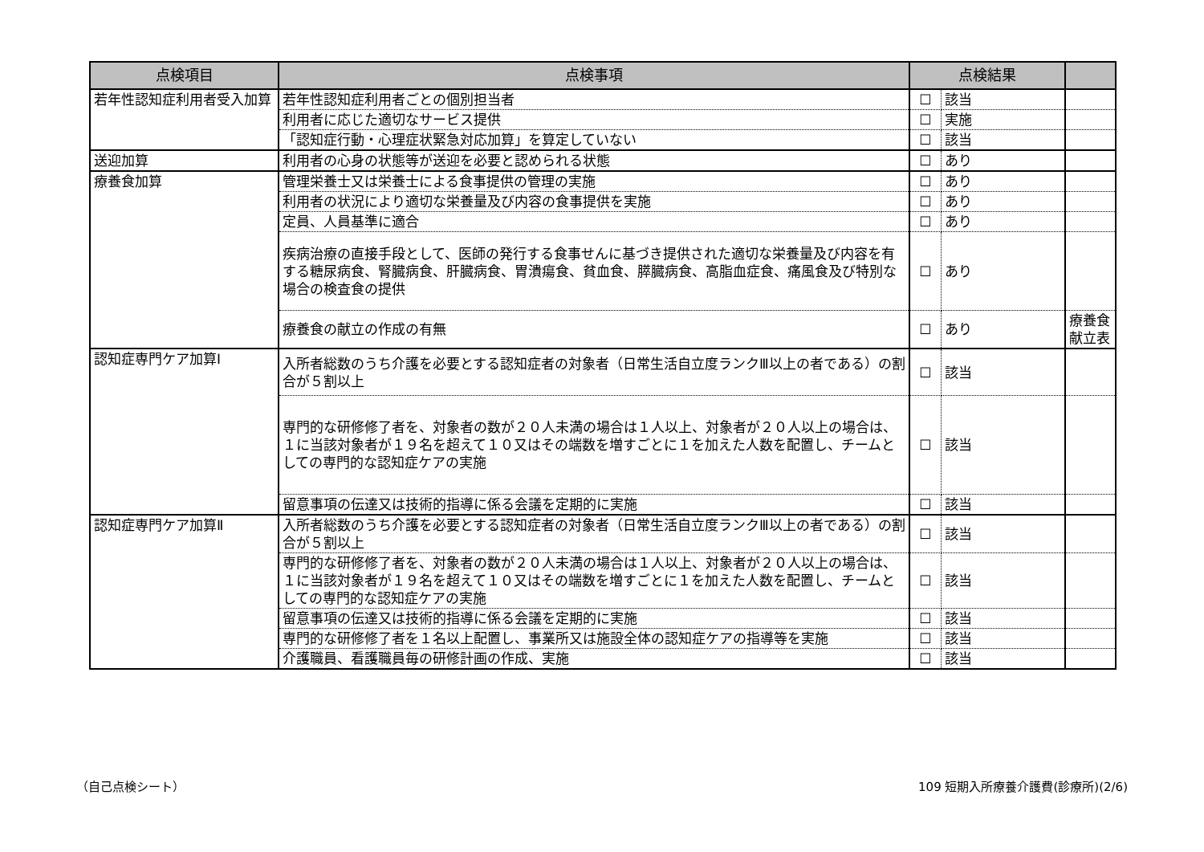| 点検項目 | 点検事項 | 点検結果 | | |
| --- | --- | --- | --- | --- |
| 若年性認知症利用者受入加算 | 若年性認知症利用者ごとの個別担当者 | ☐ | 該当 | |
| | 利用者に応じた適切なサービス提供 | ☐ | 実施 | |
| | 「認知症行動・心理症状緊急対応加算」を算定していない | ☐ | 該当 | |
| 送迎加算 | 利用者の心身の状態等が送迎を必要と認められる状態 | ☐ | あり | |
| 療養食加算 | 管理栄養士又は栄養士による食事提供の管理の実施 | ☐ | あり | |
| | 利用者の状況により適切な栄養量及び内容の食事提供を実施 | ☐ | あり | |
| | 定員、人員基準に適合 | ☐ | あり | |
| | 疾病治療の直接手段として、医師の発行する食事せんに基づき提供された適切な栄養量及び内容を有する糖尿病食、腎臓病食、肝臓病食、胃潰瘍食、貧血食、膵臓病食、高脂血症食、痛風食及び特別な場合の検査食の提供 | ☐ | あり | |
| | 療養食の献立の作成の有無 | ☐ | あり | 療養食献立表 |
| 認知症専門ケア加算Ⅰ | 入所者総数のうち介護を必要とする認知症者の対象者（日常生活自立度ランクⅢ以上の者である）の割合が５割以上 | ☐ | 該当 | |
| | 専門的な研修修了者を、対象者の数が２０人未満の場合は１人以上、対象者が２０人以上の場合は、１に当該対象者が１９名を超えて１０又はその端数を増すごとに１を加えた人数を配置し、チームとしての専門的な認知症ケアの実施 | ☐ | 該当 | |
| | 留意事項の伝達又は技術的指導に係る会議を定期的に実施 | ☐ | 該当 | |
| 認知症専門ケア加算Ⅱ | 入所者総数のうち介護を必要とする認知症者の対象者（日常生活自立度ランクⅢ以上の者である）の割合が５割以上 | ☐ | 該当 | |
| | 専門的な研修修了者を、対象者の数が２０人未満の場合は１人以上、対象者が２０人以上の場合は、１に当該対象者が１９名を超えて１０又はその端数を増すごとに１を加えた人数を配置し、チームとしての専門的な認知症ケアの実施 | ☐ | 該当 | |
| | 留意事項の伝達又は技術的指導に係る会議を定期的に実施 | ☐ | 該当 | |
| | 専門的な研修修了者を１名以上配置し、事業所又は施設全体の認知症ケアの指導等を実施 | ☐ | 該当 | |
| | 介護職員、看護職員毎の研修計画の作成、実施 | ☐ | 該当 | |
（自己点検シート）
109 短期入所療養介護費(診療所)(2/6)